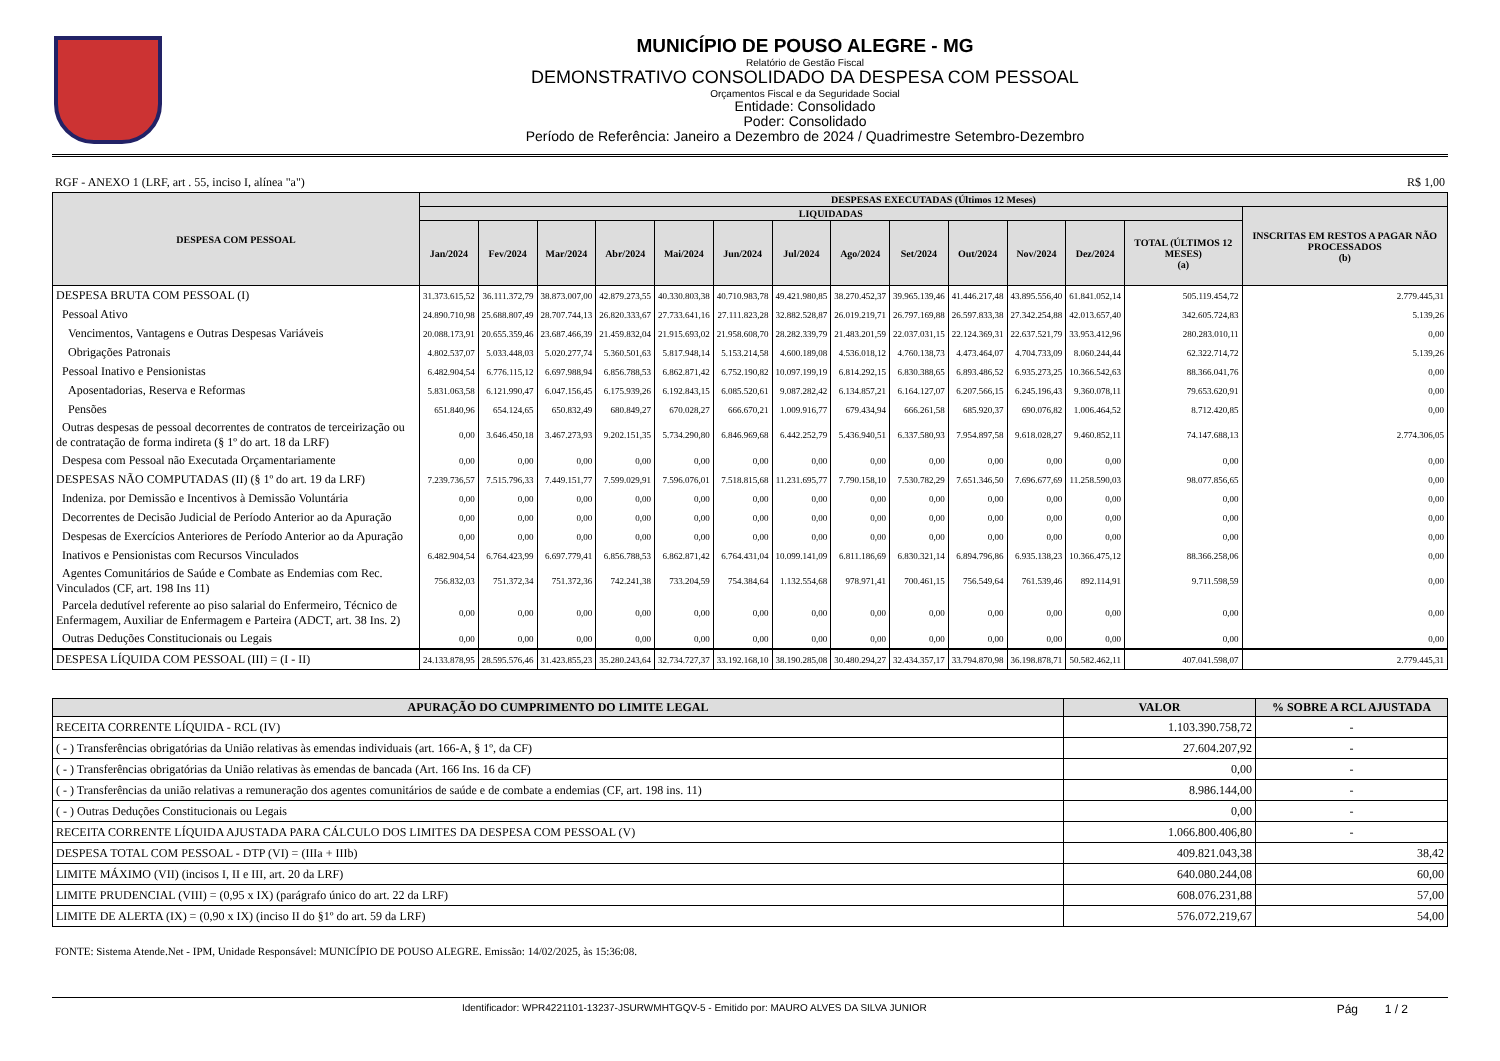MUNICÍPIO DE POUSO ALEGRE - MG
Relatório de Gestão Fiscal
DEMONSTRATIVO CONSOLIDADO DA DESPESA COM PESSOAL
Orçamentos Fiscal e da Seguridade Social
Entidade: Consolidado
Poder: Consolidado
Período de Referência: Janeiro a Dezembro de 2024 / Quadrimestre Setembro-Dezembro
RGF - ANEXO 1 (LRF, art . 55, inciso I, alínea "a") R$ 1,00
| DESPESA COM PESSOAL | DESPESAS EXECUTADAS (Últimos 12 Meses) | | | | | | | | | | | | | |
| --- | --- | --- | --- | --- | --- | --- | --- | --- | --- | --- | --- | --- | --- | --- |
| | LIQUIDADAS | | | | | | | | | | | | | INSCRITAS EM RESTOS A PAGAR NÃO PROCESSADOS (b) |
| | Jan/2024 | Fev/2024 | Mar/2024 | Abr/2024 | Mai/2024 | Jun/2024 | Jul/2024 | Ago/2024 | Set/2024 | Out/2024 | Nov/2024 | Dez/2024 | TOTAL (ÚLTIMOS 12 MESES) (a) | |
| DESPESA BRUTA COM PESSOAL (I) | 31.373.615,52 | 36.111.372,79 | 38.873.007,00 | 42.879.273,55 | 40.330.803,38 | 40.710.983,78 | 49.421.980,85 | 38.270.452,37 | 39.965.139,46 | 41.446.217,48 | 43.895.556,40 | 61.841.052,14 | 505.119.454,72 | 2.779.445,31 |
| Pessoal Ativo | 24.890.710,98 | 25.688.807,49 | 28.707.744,13 | 26.820.333,67 | 27.733.641,16 | 27.111.823,28 | 32.882.528,87 | 26.019.219,71 | 26.797.169,88 | 26.597.833,38 | 27.342.254,88 | 42.013.657,40 | 342.605.724,83 | 5.139,26 |
| Vencimentos, Vantagens e Outras Despesas Variáveis | 20.088.173,91 | 20.655.359,46 | 23.687.466,39 | 21.459.832,04 | 21.915.693,02 | 21.958.608,70 | 28.282.339,79 | 21.483.201,59 | 22.037.031,15 | 22.124.369,31 | 22.637.521,79 | 33.953.412,96 | 280.283.010,11 | 0,00 |
| Obrigações Patronais | 4.802.537,07 | 5.033.448,03 | 5.020.277,74 | 5.360.501,63 | 5.817.948,14 | 5.153.214,58 | 4.600.189,08 | 4.536.018,12 | 4.760.138,73 | 4.473.464,07 | 4.704.733,09 | 8.060.244,44 | 62.322.714,72 | 5.139,26 |
| Pessoal Inativo e Pensionistas | 6.482.904,54 | 6.776.115,12 | 6.697.988,94 | 6.856.788,53 | 6.862.871,42 | 6.752.190,82 | 10.097.199,19 | 6.814.292,15 | 6.830.388,65 | 6.893.486,52 | 6.935.273,25 | 10.366.542,63 | 88.366.041,76 | 0,00 |
| Aposentadorias, Reserva e Reformas | 5.831.063,58 | 6.121.990,47 | 6.047.156,45 | 6.175.939,26 | 6.192.843,15 | 6.085.520,61 | 9.087.282,42 | 6.134.857,21 | 6.164.127,07 | 6.207.566,15 | 6.245.196,43 | 9.360.078,11 | 79.653.620,91 | 0,00 |
| Pensões | 651.840,96 | 654.124,65 | 650.832,49 | 680.849,27 | 670.028,27 | 666.670,21 | 1.009.916,77 | 679.434,94 | 666.261,58 | 685.920,37 | 690.076,82 | 1.006.464,52 | 8.712.420,85 | 0,00 |
| Outras despesas de pessoal decorrentes de contratos de terceirização ou de contratação de forma indireta (§ 1º do art. 18 da LRF) | 0,00 | 3.646.450,18 | 3.467.273,93 | 9.202.151,35 | 5.734.290,80 | 6.846.969,68 | 6.442.252,79 | 5.436.940,51 | 6.337.580,93 | 7.954.897,58 | 9.618.028,27 | 9.460.852,11 | 74.147.688,13 | 2.774.306,05 |
| Despesa com Pessoal não Executada Orçamentariamente | 0,00 | 0,00 | 0,00 | 0,00 | 0,00 | 0,00 | 0,00 | 0,00 | 0,00 | 0,00 | 0,00 | 0,00 | 0,00 | 0,00 |
| DESPESAS NÃO COMPUTADAS (II) (§ 1º do art. 19 da LRF) | 7.239.736,57 | 7.515.796,33 | 7.449.151,77 | 7.599.029,91 | 7.596.076,01 | 7.518.815,68 | 11.231.695,77 | 7.790.158,10 | 7.530.782,29 | 7.651.346,50 | 7.696.677,69 | 11.258.590,03 | 98.077.856,65 | 0,00 |
| Indeniza. por Demissão e Incentivos à Demissão Voluntária | 0,00 | 0,00 | 0,00 | 0,00 | 0,00 | 0,00 | 0,00 | 0,00 | 0,00 | 0,00 | 0,00 | 0,00 | 0,00 | 0,00 |
| Decorrentes de Decisão Judicial de Período Anterior ao da Apuração | 0,00 | 0,00 | 0,00 | 0,00 | 0,00 | 0,00 | 0,00 | 0,00 | 0,00 | 0,00 | 0,00 | 0,00 | 0,00 | 0,00 |
| Despesas de Exercícios Anteriores de Período Anterior ao da Apuração | 0,00 | 0,00 | 0,00 | 0,00 | 0,00 | 0,00 | 0,00 | 0,00 | 0,00 | 0,00 | 0,00 | 0,00 | 0,00 | 0,00 |
| Inativos e Pensionistas com Recursos Vinculados | 6.482.904,54 | 6.764.423,99 | 6.697.779,41 | 6.856.788,53 | 6.862.871,42 | 6.764.431,04 | 10.099.141,09 | 6.811.186,69 | 6.830.321,14 | 6.894.796,86 | 6.935.138,23 | 10.366.475,12 | 88.366.258,06 | 0,00 |
| Agentes Comunitários de Saúde e Combate as Endemias com Rec. Vinculados (CF, art. 198 Ins 11) | 756.832,03 | 751.372,34 | 751.372,36 | 742.241,38 | 733.204,59 | 754.384,64 | 1.132.554,68 | 978.971,41 | 700.461,15 | 756.549,64 | 761.539,46 | 892.114,91 | 9.711.598,59 | 0,00 |
| Parcela dedutível referente ao piso salarial do Enfermeiro, Técnico de Enfermagem, Auxiliar de Enfermagem e Parteira (ADCT, art. 38 Ins. 2) | 0,00 | 0,00 | 0,00 | 0,00 | 0,00 | 0,00 | 0,00 | 0,00 | 0,00 | 0,00 | 0,00 | 0,00 | 0,00 | 0,00 |
| Outras Deduções Constitucionais ou Legais | 0,00 | 0,00 | 0,00 | 0,00 | 0,00 | 0,00 | 0,00 | 0,00 | 0,00 | 0,00 | 0,00 | 0,00 | 0,00 | 0,00 |
| DESPESA LÍQUIDA COM PESSOAL (III) = (I - II) | 24.133.878,95 | 28.595.576,46 | 31.423.855,23 | 35.280.243,64 | 32.734.727,37 | 33.192.168,10 | 38.190.285,08 | 30.480.294,27 | 32.434.357,17 | 33.794.870,98 | 36.198.878,71 | 50.582.462,11 | 407.041.598,07 | 2.779.445,31 |
| APURAÇÃO DO CUMPRIMENTO DO LIMITE LEGAL | VALOR | % SOBRE A RCL AJUSTADA |
| --- | --- | --- |
| RECEITA CORRENTE LÍQUIDA - RCL (IV) | 1.103.390.758,72 | - |
| ( - ) Transferências obrigatórias da União relativas às emendas individuais (art. 166-A, § 1º, da CF) | 27.604.207,92 | - |
| ( - ) Transferências obrigatórias da União relativas às emendas de bancada (Art. 166 Ins. 16 da CF) | 0,00 | - |
| ( - ) Transferências da união relativas a remuneração dos agentes comunitários de saúde e de combate a endemias (CF, art. 198 ins. 11) | 8.986.144,00 | - |
| ( - ) Outras Deduções Constitucionais ou Legais | 0,00 | - |
| RECEITA CORRENTE LÍQUIDA AJUSTADA PARA CÁLCULO DOS LIMITES DA DESPESA COM PESSOAL (V) | 1.066.800.406,80 | - |
| DESPESA TOTAL COM PESSOAL - DTP (VI) = (IIIa + IIIb) | 409.821.043,38 | 38,42 |
| LIMITE MÁXIMO (VII) (incisos I, II e III, art. 20 da LRF) | 640.080.244,08 | 60,00 |
| LIMITE PRUDENCIAL (VIII) = (0,95 x IX) (parágrafo único do art. 22 da LRF) | 608.076.231,88 | 57,00 |
| LIMITE DE ALERTA (IX) = (0,90 x IX) (inciso II do §1º do art. 59 da LRF) | 576.072.219,67 | 54,00 |
FONTE: Sistema Atende.Net - IPM, Unidade Responsável: MUNICÍPIO DE POUSO ALEGRE. Emissão: 14/02/2025, às 15:36:08.
Identificador: WPR4221101-13237-JSURWMHTGQV-5 - Emitido por: MAURO ALVES DA SILVA JUNIOR Pág 1 / 2